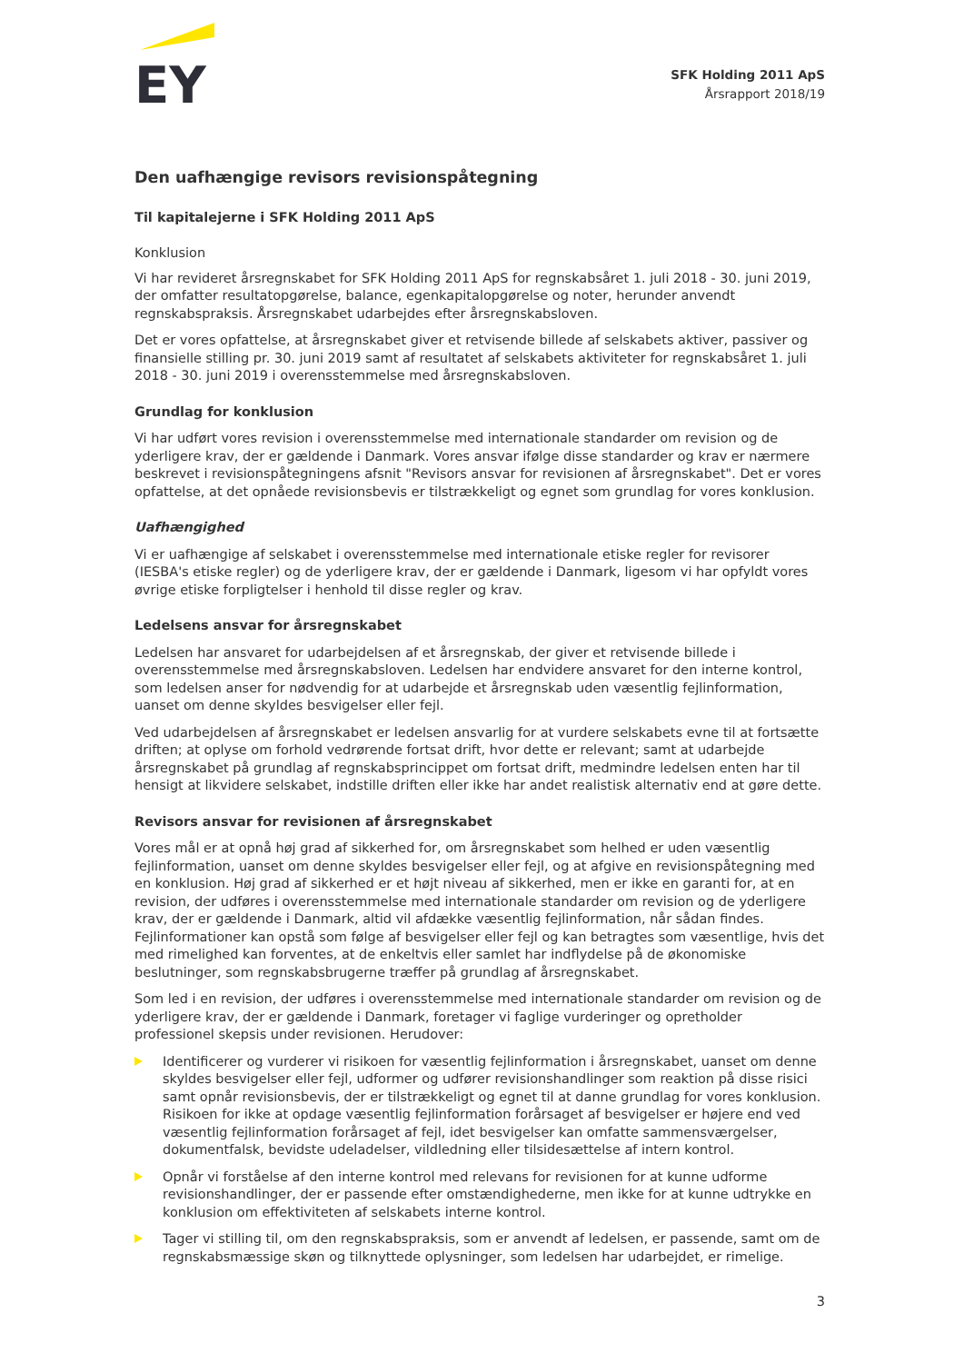EY
SFK Holding 2011 ApS
Årsrapport 2018/19
Den uafhængige revisors revisionspåtegning
Til kapitalejerne i SFK Holding 2011 ApS
Konklusion
Vi har revideret årsregnskabet for SFK Holding 2011 ApS for regnskabsåret 1. juli 2018 - 30. juni 2019, der omfatter resultatopgørelse, balance, egenkapitalopgørelse og noter, herunder anvendt regnskabspraksis. Årsregnskabet udarbejdes efter årsregnskabsloven.
Det er vores opfattelse, at årsregnskabet giver et retvisende billede af selskabets aktiver, passiver og finansielle stilling pr. 30. juni 2019 samt af resultatet af selskabets aktiviteter for regnskabsåret 1. juli 2018 - 30. juni 2019 i overensstemmelse med årsregnskabsloven.
Grundlag for konklusion
Vi har udført vores revision i overensstemmelse med internationale standarder om revision og de yderligere krav, der er gældende i Danmark. Vores ansvar ifølge disse standarder og krav er nærmere beskrevet i revisionspåtegningens afsnit "Revisors ansvar for revisionen af årsregnskabet". Det er vores opfattelse, at det opnåede revisionsbevis er tilstrækkeligt og egnet som grundlag for vores konklusion.
Uafhængighed
Vi er uafhængige af selskabet i overensstemmelse med internationale etiske regler for revisorer (IESBA's etiske regler) og de yderligere krav, der er gældende i Danmark, ligesom vi har opfyldt vores øvrige etiske forpligtelser i henhold til disse regler og krav.
Ledelsens ansvar for årsregnskabet
Ledelsen har ansvaret for udarbejdelsen af et årsregnskab, der giver et retvisende billede i overensstemmelse med årsregnskabsloven. Ledelsen har endvidere ansvaret for den interne kontrol, som ledelsen anser for nødvendig for at udarbejde et årsregnskab uden væsentlig fejlinformation, uanset om denne skyldes besvigelser eller fejl.
Ved udarbejdelsen af årsregnskabet er ledelsen ansvarlig for at vurdere selskabets evne til at fortsætte driften; at oplyse om forhold vedrørende fortsat drift, hvor dette er relevant; samt at udarbejde årsregnskabet på grundlag af regnskabsprincippet om fortsat drift, medmindre ledelsen enten har til hensigt at likvidere selskabet, indstille driften eller ikke har andet realistisk alternativ end at gøre dette.
Revisors ansvar for revisionen af årsregnskabet
Vores mål er at opnå høj grad af sikkerhed for, om årsregnskabet som helhed er uden væsentlig fejlinformation, uanset om denne skyldes besvigelser eller fejl, og at afgive en revisionspåtegning med en konklusion. Høj grad af sikkerhed er et højt niveau af sikkerhed, men er ikke en garanti for, at en revision, der udføres i overensstemmelse med internationale standarder om revision og de yderligere krav, der er gældende i Danmark, altid vil afdække væsentlig fejlinformation, når sådan findes. Fejlinformationer kan opstå som følge af besvigelser eller fejl og kan betragtes som væsentlige, hvis det med rimelighed kan forventes, at de enkeltvis eller samlet har indflydelse på de økonomiske beslutninger, som regnskabsbrugerne træffer på grundlag af årsregnskabet.
Som led i en revision, der udføres i overensstemmelse med internationale standarder om revision og de yderligere krav, der er gældende i Danmark, foretager vi faglige vurderinger og opretholder professionel skepsis under revisionen. Herudover:
Identificerer og vurderer vi risikoen for væsentlig fejlinformation i årsregnskabet, uanset om denne skyldes besvigelser eller fejl, udformer og udfører revisionshandlinger som reaktion på disse risici samt opnår revisionsbevis, der er tilstrækkeligt og egnet til at danne grundlag for vores konklusion. Risikoen for ikke at opdage væsentlig fejlinformation forårsaget af besvigelser er højere end ved væsentlig fejlinformation forårsaget af fejl, idet besvigelser kan omfatte sammensværgelser, dokumentfalsk, bevidste udeladelser, vildledning eller tilsidesættelse af intern kontrol.
Opnår vi forståelse af den interne kontrol med relevans for revisionen for at kunne udforme revisionshandlinger, der er passende efter omstændighederne, men ikke for at kunne udtrykke en konklusion om effektiviteten af selskabets interne kontrol.
Tager vi stilling til, om den regnskabspraksis, som er anvendt af ledelsen, er passende, samt om de regnskabsmæssige skøn og tilknyttede oplysninger, som ledelsen har udarbejdet, er rimelige.
3